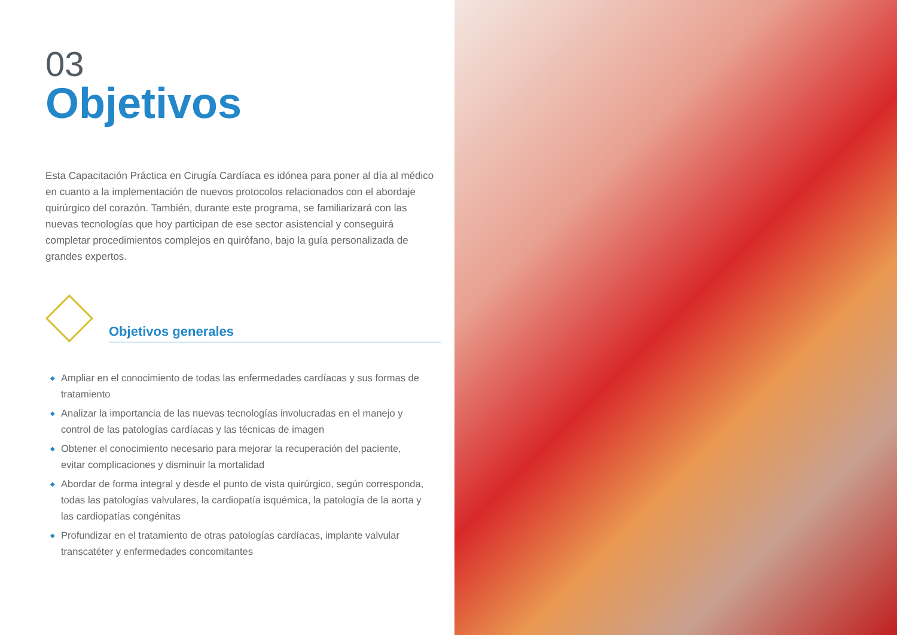03
Objetivos
Esta Capacitación Práctica en Cirugía Cardíaca es idónea para poner al día al médico en cuanto a la implementación de nuevos protocolos relacionados con el abordaje quirúrgico del corazón. También, durante este programa, se familiarizará con las nuevas tecnologías que hoy participan de ese sector asistencial y conseguirá completar procedimientos complejos en quirófano, bajo la guía personalizada de grandes expertos.
Objetivos generales
◆ Ampliar en el conocimiento de todas las enfermedades cardíacas y sus formas de tratamiento
◆ Analizar la importancia de las nuevas tecnologías involucradas en el manejo y control de las patologías cardíacas y las técnicas de imagen
◆ Obtener el conocimiento necesario para mejorar la recuperación del paciente, evitar complicaciones y disminuir la mortalidad
◆ Abordar de forma integral y desde el punto de vista quirúrgico, según corresponda, todas las patologías valvulares, la cardiopatía isquémica, la patología de la aorta y las cardiopatías congénitas
◆ Profundizar en el tratamiento de otras patologías cardíacas, implante valvular transcatéter y enfermedades concomitantes